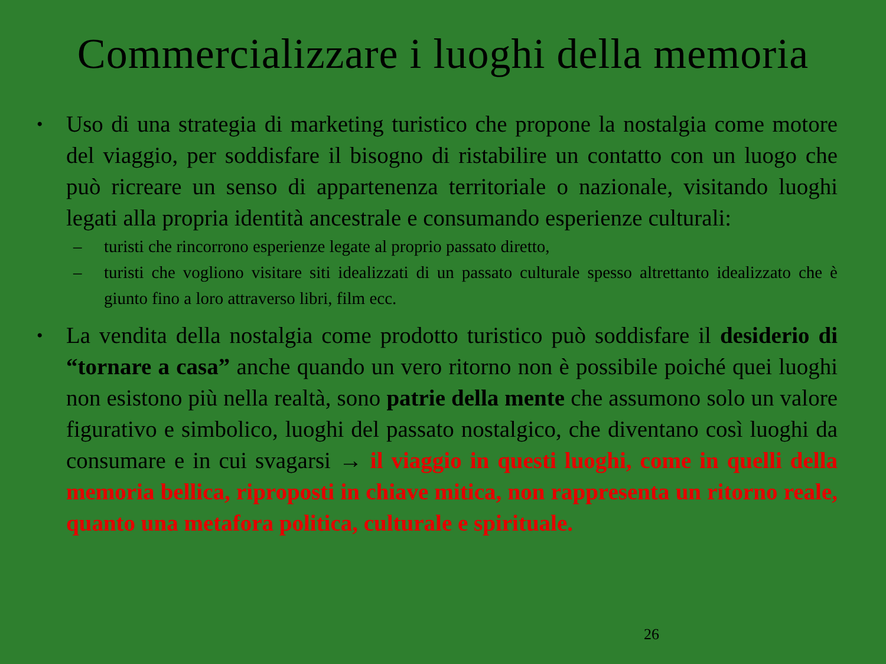Commercializzare i luoghi della memoria
• Uso di una strategia di marketing turistico che propone la nostalgia come motore del viaggio, per soddisfare il bisogno di ristabilire un contatto con un luogo che può ricreare un senso di appartenenza territoriale o nazionale, visitando luoghi legati alla propria identità ancestrale e consumando esperienze culturali:
– turisti che rincorrono esperienze legate al proprio passato diretto,
– turisti che vogliono visitare siti idealizzati di un passato culturale spesso altrettanto idealizzato che è giunto fino a loro attraverso libri, film ecc.
• La vendita della nostalgia come prodotto turistico può soddisfare il desiderio di “tornare a casa” anche quando un vero ritorno non è possibile poiché quei luoghi non esistono più nella realtà, sono patrie della mente che assumono solo un valore figurativo e simbolico, luoghi del passato nostalgico, che diventano così luoghi da consumare e in cui svagarsi → il viaggio in questi luoghi, come in quelli della memoria bellica, riproposti in chiave mitica, non rappresenta un ritorno reale, quanto una metafora politica, culturale e spirituale.
26